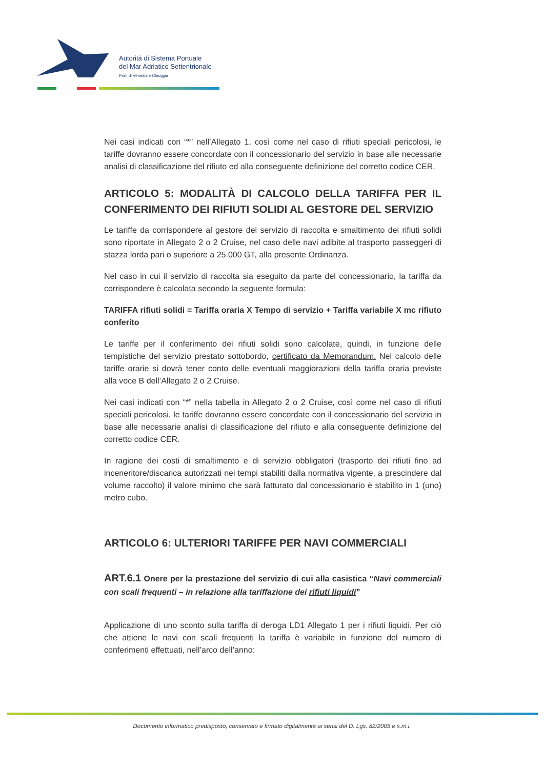Autorità di Sistema Portuale
del Mar Adriatico Settentrionale
Porti di Venezia e Chioggia
Nei casi indicati con “*” nell’Allegato 1, così come nel caso di rifiuti speciali pericolosi, le tariffe dovranno essere concordate con il concessionario del servizio in base alle necessarie analisi di classificazione del rifiuto ed alla conseguente definizione del corretto codice CER.
ARTICOLO 5: MODALITÀ DI CALCOLO DELLA TARIFFA PER IL CONFERIMENTO DEI RIFIUTI SOLIDI AL GESTORE DEL SERVIZIO
Le tariffe da corrispondere al gestore del servizio di raccolta e smaltimento dei rifiuti solidi sono riportate in Allegato 2 o 2 Cruise, nel caso delle navi adibite al trasporto passeggeri di stazza lorda pari o superiore a 25.000 GT, alla presente Ordinanza.
Nel caso in cui il servizio di raccolta sia eseguito da parte del concessionario, la tariffa da corrispondere è calcolata secondo la seguente formula:
TARIFFA rifiuti solidi = Tariffa oraria X Tempo di servizio + Tariffa variabile X mc rifiuto conferito
Le tariffe per il conferimento dei rifiuti solidi sono calcolate, quindi, in funzione delle tempistiche del servizio prestato sottobordo, certificato da Memorandum. Nel calcolo delle tariffe orarie si dovrà tener conto delle eventuali maggiorazioni della tariffa oraria previste alla voce B dell’Allegato 2 o 2 Cruise.
Nei casi indicati con “*” nella tabella in Allegato 2 o 2 Cruise, così come nel caso di rifiuti speciali pericolosi, le tariffe dovranno essere concordate con il concessionario del servizio in base alle necessarie analisi di classificazione del rifiuto e alla conseguente definizione del corretto codice CER.
In ragione dei costi di smaltimento e di servizio obbligatori (trasporto dei rifiuti fino ad inceneritore/discarica autorizzati nei tempi stabiliti dalla normativa vigente, a prescindere dal volume raccolto) il valore minimo che sarà fatturato dal concessionario è stabilito in 1 (uno) metro cubo.
ARTICOLO 6: ULTERIORI TARIFFE PER NAVI COMMERCIALI
ART.6.1 Onere per la prestazione del servizio di cui alla casistica “Navi commerciali con scali frequenti – in relazione alla tariffazione dei rifiuti liquidi”
Applicazione di uno sconto sulla tariffa di deroga LD1 Allegato 1 per i rifiuti liquidi. Per ciò che attiene le navi con scali frequenti la tariffa è variabile in funzione del numero di conferimenti effettuati, nell’arco dell’anno:
Documento informatico predisposto, conservato e firmato digitalmente ai sensi del D. Lgs. 82/2005 e s.m.i.